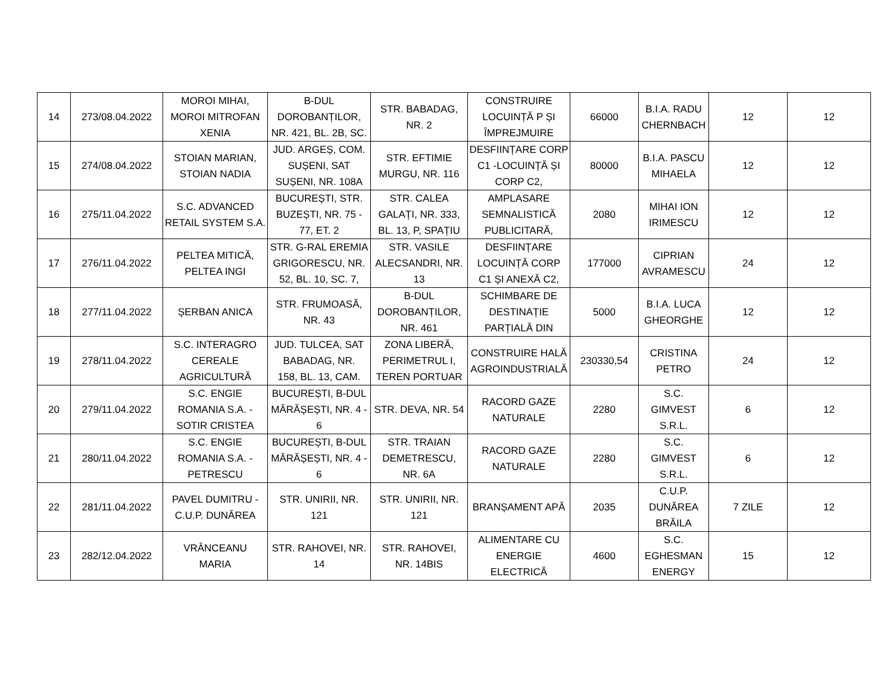| 14 | 273/08.04.2022 | MOROI MIHAI, MOROI MITROFAN XENIA | B-DUL DOROBANȚILOR, NR. 421, BL. 2B, SC. | STR. BABADAG, NR. 2 | CONSTRUIRE LOCUINȚĂ P ȘI ÎMPREJMUIRE | 66000 | B.I.A. RADU CHERNBACH | 12 | 12 |
| 15 | 274/08.04.2022 | STOIAN MARIAN, STOIAN NADIA | JUD. ARGEȘ, COM. SUȘENI, SAT SUȘENI, NR. 108A | STR. EFTIMIE MURGU, NR. 116 | DESFIINȚARE CORP C1 -LOCUINȚĂ ȘI CORP C2, | 80000 | B.I.A. PASCU MIHAELA | 12 | 12 |
| 16 | 275/11.04.2022 | S.C. ADVANCED RETAIL SYSTEM S.A. | BUCUREȘTI, STR. BUZEȘTI, NR. 75 - 77, ET. 2 | STR. CALEA GALAȚI, NR. 333, BL. 13, P, SPAȚIU | AMPLASARE SEMNALISTICĂ PUBLICITARĂ, | 2080 | MIHAI ION IRIMESCU | 12 | 12 |
| 17 | 276/11.04.2022 | PELTEA MITICĂ, PELTEA INGI | STR. G-RAL EREMIA GRIGORESCU, NR. 52, BL. 10, SC. 7, | STR. VASILE ALECSANDRI, NR. 13 | DESFIINȚARE LOCUINȚĂ CORP C1 ȘI ANEXĂ C2, | 177000 | CIPRIAN AVRAMESCU | 24 | 12 |
| 18 | 277/11.04.2022 | ȘERBAN ANICA | STR. FRUMOASĂ, NR. 43 | B-DUL DOROBANȚILOR, NR. 461 | SCHIMBARE DE DESTINAȚIE PARȚIALĂ DIN | 5000 | B.I.A. LUCA GHEORGHE | 12 | 12 |
| 19 | 278/11.04.2022 | S.C. INTERAGRO CEREALE AGRICULTURĂ | JUD. TULCEA, SAT BABADAG, NR. 158, BL. 13, CAM. | ZONA LIBERĂ, PERIMETRUL I, TEREN PORTUAR | CONSTRUIRE HALĂ AGROINDUSTRIALĂ | 230330,54 | CRISTINA PETRO | 24 | 12 |
| 20 | 279/11.04.2022 | S.C. ENGIE ROMANIA S.A. - SOTIR CRISTEA | BUCUREȘTI, B-DUL MĂRĂȘEȘTI, NR. 4 - 6 | STR. DEVA, NR. 54 | RACORD GAZE NATURALE | 2280 | S.C. GIMVEST S.R.L. | 6 | 12 |
| 21 | 280/11.04.2022 | S.C. ENGIE ROMANIA S.A. - PETRESCU | BUCUREȘTI, B-DUL MĂRĂȘEȘTI, NR. 4 - 6 | STR. TRAIAN DEMETRESCU, NR. 6A | RACORD GAZE NATURALE | 2280 | S.C. GIMVEST S.R.L. | 6 | 12 |
| 22 | 281/11.04.2022 | PAVEL DUMITRU - C.U.P. DUNĂREA | STR. UNIRII, NR. 121 | STR. UNIRII, NR. 121 | BRANȘAMENT APĂ | 2035 | C.U.P. DUNĂREA BRĂILA | 7 ZILE | 12 |
| 23 | 282/12.04.2022 | VRÂNCEANU MARIA | STR. RAHOVEI, NR. 14 | STR. RAHOVEI, NR. 14BIS | ALIMENTARE CU ENERGIE ELECTRICĂ | 4600 | S.C. EGHESMAN ENERGY | 15 | 12 |